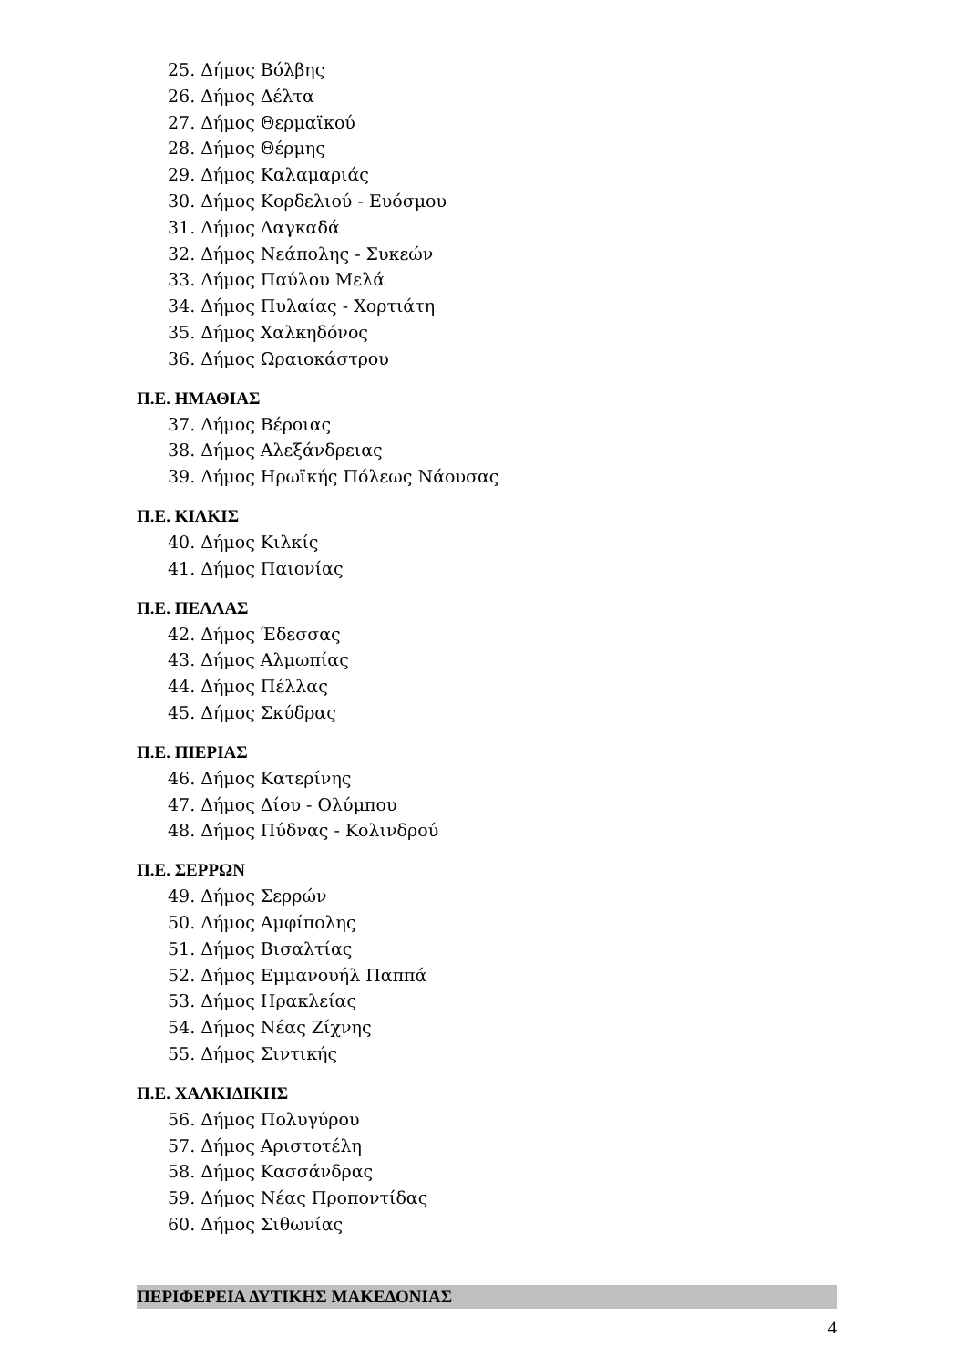25. Δήμος Βόλβης
26. Δήμος Δέλτα
27. Δήμος Θερμαϊκού
28. Δήμος Θέρμης
29. Δήμος Καλαμαριάς
30. Δήμος Κορδελιού - Ευόσμου
31. Δήμος Λαγκαδά
32. Δήμος Νεάπολης - Συκεών
33. Δήμος Παύλου Μελά
34. Δήμος Πυλαίας - Χορτιάτη
35. Δήμος Χαλκηδόνος
36. Δήμος Ωραιοκάστρου
Π.Ε. ΗΜΑΘΙΑΣ
37. Δήμος Βέροιας
38. Δήμος Αλεξάνδρειας
39. Δήμος Ηρωϊκής Πόλεως Νάουσας
Π.Ε. ΚΙΛΚΙΣ
40. Δήμος Κιλκίς
41. Δήμος Παιονίας
Π.Ε. ΠΕΛΛΑΣ
42. Δήμος Έδεσσας
43. Δήμος Αλμωπίας
44. Δήμος Πέλλας
45. Δήμος Σκύδρας
Π.Ε. ΠΙΕΡΙΑΣ
46. Δήμος Κατερίνης
47. Δήμος Δίου - Ολύμπου
48. Δήμος Πύδνας - Κολινδρού
Π.Ε. ΣΕΡΡΩΝ
49. Δήμος Σερρών
50. Δήμος Αμφίπολης
51. Δήμος Βισαλτίας
52. Δήμος Εμμανουήλ Παππά
53. Δήμος Ηρακλείας
54. Δήμος Νέας Ζίχνης
55. Δήμος Σιντικής
Π.Ε. ΧΑΛΚΙΔΙΚΗΣ
56. Δήμος Πολυγύρου
57. Δήμος Αριστοτέλη
58. Δήμος Κασσάνδρας
59. Δήμος Νέας Προποντίδας
60. Δήμος Σιθωνίας
ΠΕΡΙΦΕΡΕΙΑ ΔΥΤΙΚΗΣ ΜΑΚΕΔΟΝΙΑΣ
4